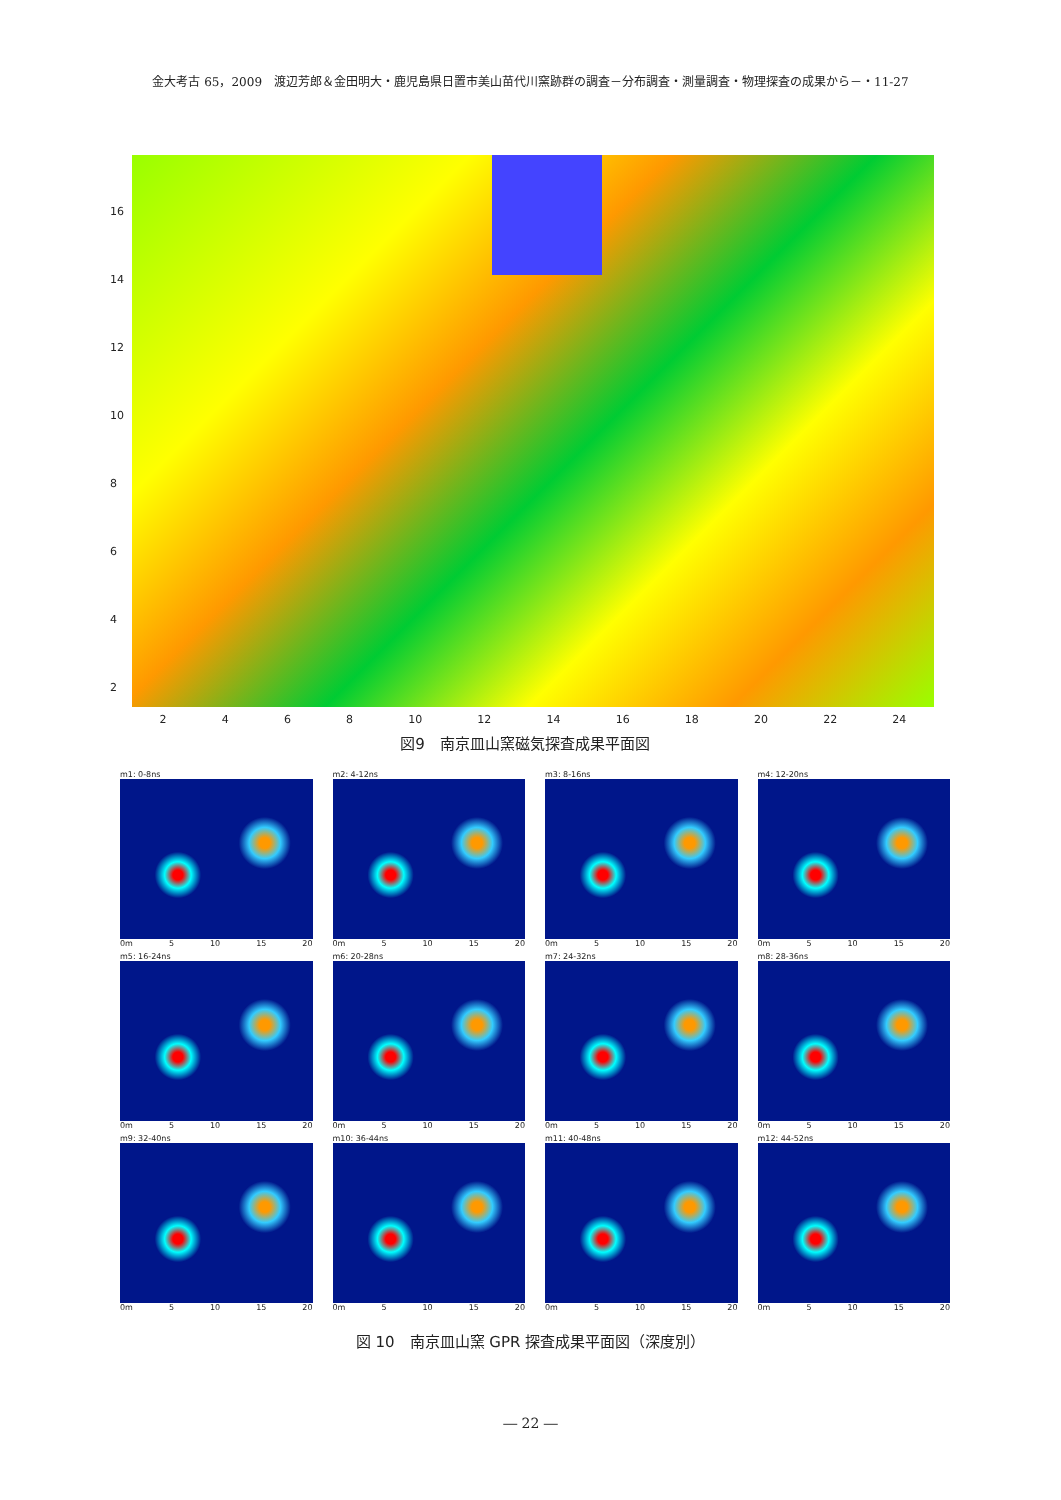金大考古 65，2009　渡辺芳郎＆金田明大・鹿児島県日置市美山苗代川窯跡群の調査－分布調査・測量調査・物理探査の成果から－・11-27
16
14
12
10
8642
2468 10 12 14 16 18 20 22 24
図9　南京皿山窯磁気探査成果平面図
m1: 0-8ns
0m 5 10 15 20
m2: 4-12ns
0m 5 10 15 20
m3: 8-16ns
0m 5 10 15 20
m4: 12-20ns
0m 5 10 15 20
m5: 16-24ns
0m 5 10 15 20
m6: 20-28ns
0m 5 10 15 20
m7: 24-32ns
0m 5 10 15 20
m8: 28-36ns
0m 5 10 15 20
m9: 32-40ns
0m 5 10 15 20
m10: 36-44ns
0m 5 10 15 20
m11: 40-48ns
0m 5 10 15 20
m12: 44-52ns
0m 5 10 15 20
図 10　南京皿山窯 GPR 探査成果平面図（深度別）
― 22 ―